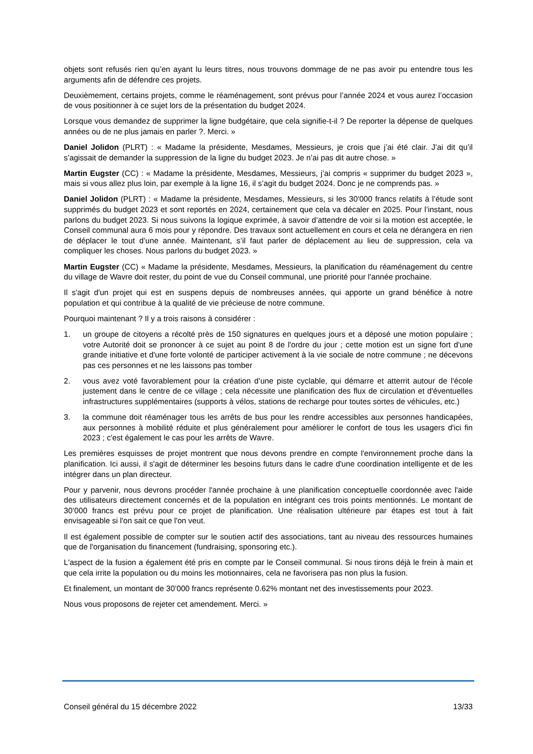objets sont refusés rien qu’en ayant lu leurs titres, nous trouvons dommage de ne pas avoir pu entendre tous les arguments afin de défendre ces projets.
Deuxièmement, certains projets, comme le réaménagement, sont prévus pour l’année 2024 et vous aurez l’occasion de vous positionner à ce sujet lors de la présentation du budget 2024.
Lorsque vous demandez de supprimer la ligne budgétaire, que cela signifie-t-il ? De reporter la dépense de quelques années ou de ne plus jamais en parler ?. Merci. »
Daniel Jolidon (PLRT) : « Madame la présidente, Mesdames, Messieurs, je crois que j’ai été clair. J’ai dit qu’il s’agissait de demander la suppression de la ligne du budget 2023. Je n’ai pas dit autre chose. »
Martin Eugster (CC) : « Madame la présidente, Mesdames, Messieurs, j’ai compris « supprimer du budget 2023 », mais si vous allez plus loin, par exemple à la ligne 16, il s’agit du budget 2024. Donc je ne comprends pas. »
Daniel Jolidon (PLRT) : « Madame la présidente, Mesdames, Messieurs, si les 30'000 francs relatifs à l’étude sont supprimés du budget 2023 et sont reportés en 2024, certainement que cela va décaler en 2025. Pour l’instant, nous parlons du budget 2023. Si nous suivons la logique exprimée, à savoir d’attendre de voir si la motion est acceptée, le Conseil communal aura 6 mois pour y répondre. Des travaux sont actuellement en cours et cela ne dérangera en rien de déplacer le tout d’une année. Maintenant, s’il faut parler de déplacement au lieu de suppression, cela va compliquer les choses. Nous parlons du budget 2023. »
Martin Eugster (CC) « Madame la présidente, Mesdames, Messieurs, la planification du réaménagement du centre du village de Wavre doit rester, du point de vue du Conseil communal, une priorité pour l'année prochaine.
Il s'agit d'un projet qui est en suspens depuis de nombreuses années, qui apporte un grand bénéfice à notre population et qui contribue à la qualité de vie précieuse de notre commune.
Pourquoi maintenant ? Il y a trois raisons à considérer :
1. un groupe de citoyens a récolté près de 150 signatures en quelques jours et a déposé une motion populaire ; votre Autorité doit se prononcer à ce sujet au point 8 de l'ordre du jour ; cette motion est un signe fort d'une grande initiative et d'une forte volonté de participer activement à la vie sociale de notre commune ; ne décevons pas ces personnes et ne les laissons pas tomber
2. vous avez voté favorablement pour la création d’une piste cyclable, qui démarre et atterrit autour de l'école justement dans le centre de ce village ; cela nécessite une planification des flux de circulation et d'éventuelles infrastructures supplémentaires (supports à vélos, stations de recharge pour toutes sortes de véhicules, etc.)
3. la commune doit réaménager tous les arrêts de bus pour les rendre accessibles aux personnes handicapées, aux personnes à mobilité réduite et plus généralement pour améliorer le confort de tous les usagers d'ici fin 2023 ; c'est également le cas pour les arrêts de Wavre.
Les premières esquisses de projet montrent que nous devons prendre en compte l'environnement proche dans la planification. Ici aussi, il s'agit de déterminer les besoins futurs dans le cadre d'une coordination intelligente et de les intégrer dans un plan directeur.
Pour y parvenir, nous devrons procéder l'année prochaine à une planification conceptuelle coordonnée avec l'aide des utilisateurs directement concernés et de la population en intégrant ces trois points mentionnés. Le montant de 30’000 francs est prévu pour ce projet de planification. Une réalisation ultérieure par étapes est tout à fait envisageable si l'on sait ce que l'on veut.
Il est également possible de compter sur le soutien actif des associations, tant au niveau des ressources humaines que de l'organisation du financement (fundraising, sponsoring etc.).
L'aspect de la fusion a également été pris en compte par le Conseil communal. Si nous tirons déjà le frein à main et que cela irrite la population ou du moins les motionnaires, cela ne favorisera pas non plus la fusion.
Et finalement, un montant de 30’000 francs représente 0.62% montant net des investissements pour 2023.
Nous vous proposons de rejeter cet amendement. Merci. »
Conseil général du 15 décembre 2022 13/33